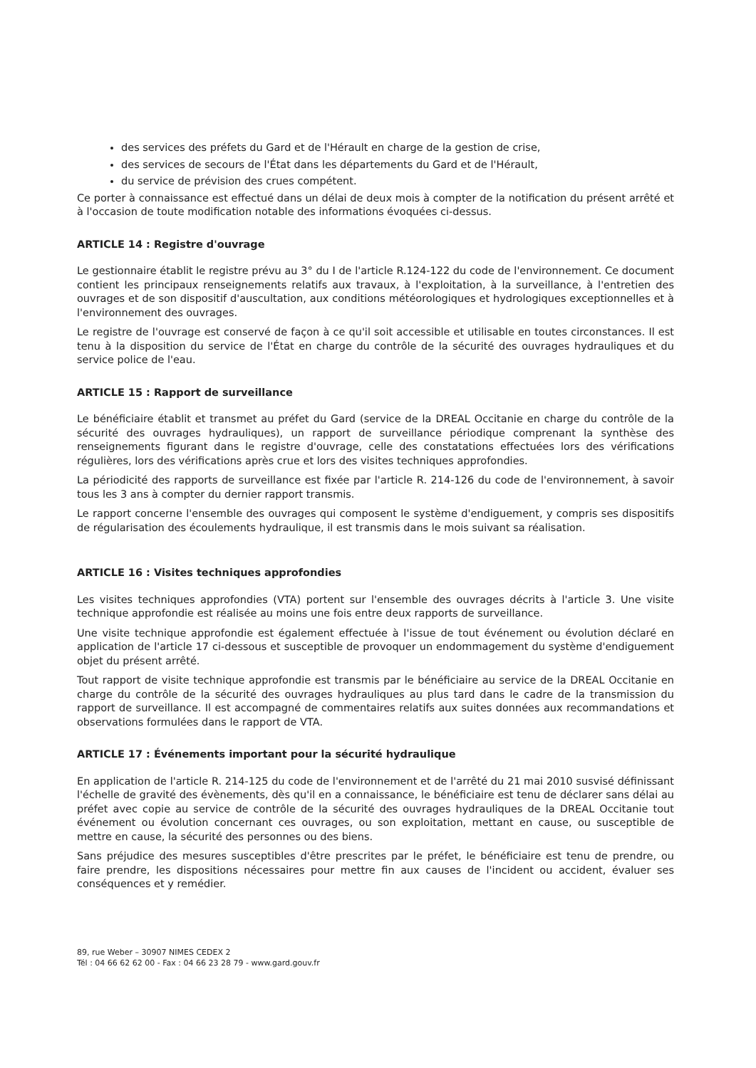des services des préfets du Gard et de l'Hérault en charge de la gestion de crise,
des services de secours de l'État dans les départements du Gard et de l'Hérault,
du service de prévision des crues compétent.
Ce porter à connaissance est effectué dans un délai de deux mois à compter de la notification du présent arrêté et à l'occasion de toute modification notable des informations évoquées ci-dessus.
ARTICLE 14 : Registre d'ouvrage
Le gestionnaire établit le registre prévu au 3° du I de l'article R.124-122 du code de l'environnement. Ce document contient les principaux renseignements relatifs aux travaux, à l'exploitation, à la surveillance, à l'entretien des ouvrages et de son dispositif d'auscultation, aux conditions météorologiques et hydrologiques exceptionnelles et à l'environnement des ouvrages.
Le registre de l'ouvrage est conservé de façon à ce qu'il soit accessible et utilisable en toutes circonstances. Il est tenu à la disposition du service de l'État en charge du contrôle de la sécurité des ouvrages hydrauliques et du service police de l'eau.
ARTICLE 15 : Rapport de surveillance
Le bénéficiaire établit et transmet au préfet du Gard (service de la DREAL Occitanie en charge du contrôle de la sécurité des ouvrages hydrauliques), un rapport de surveillance périodique comprenant la synthèse des renseignements figurant dans le registre d'ouvrage, celle des constatations effectuées lors des vérifications régulières, lors des vérifications après crue et lors des visites techniques approfondies.
La périodicité des rapports de surveillance est fixée par l'article R. 214-126 du code de l'environnement, à savoir tous les 3 ans à compter du dernier rapport transmis.
Le rapport concerne l'ensemble des ouvrages qui composent le système d'endiguement, y compris ses dispositifs de régularisation des écoulements hydraulique, il est transmis dans le mois suivant sa réalisation.
ARTICLE 16 : Visites techniques approfondies
Les visites techniques approfondies (VTA) portent sur l'ensemble des ouvrages décrits à l'article 3. Une visite technique approfondie est réalisée au moins une fois entre deux rapports de surveillance.
Une visite technique approfondie est également effectuée à l'issue de tout événement ou évolution déclaré en application de l'article 17 ci-dessous et susceptible de provoquer un endommagement du système d'endiguement objet du présent arrêté.
Tout rapport de visite technique approfondie est transmis par le bénéficiaire au service de la DREAL Occitanie en charge du contrôle de la sécurité des ouvrages hydrauliques au plus tard dans le cadre de la transmission du rapport de surveillance. Il est accompagné de commentaires relatifs aux suites données aux recommandations et observations formulées dans le rapport de VTA.
ARTICLE 17 : Événements important pour la sécurité hydraulique
En application de l'article R. 214-125 du code de l'environnement et de l'arrêté du 21 mai 2010 susvisé définissant l'échelle de gravité des évènements, dès qu'il en a connaissance, le bénéficiaire est tenu de déclarer sans délai au préfet avec copie au service de contrôle de la sécurité des ouvrages hydrauliques de la DREAL Occitanie tout événement ou évolution concernant ces ouvrages, ou son exploitation, mettant en cause, ou susceptible de mettre en cause, la sécurité des personnes ou des biens.
Sans préjudice des mesures susceptibles d'être prescrites par le préfet, le bénéficiaire est tenu de prendre, ou faire prendre, les dispositions nécessaires pour mettre fin aux causes de l'incident ou accident, évaluer ses conséquences et y remédier.
89, rue Weber – 30907 NIMES CEDEX 2
Tél : 04 66 62 62 00 - Fax : 04 66 23 28 79 - www.gard.gouv.fr